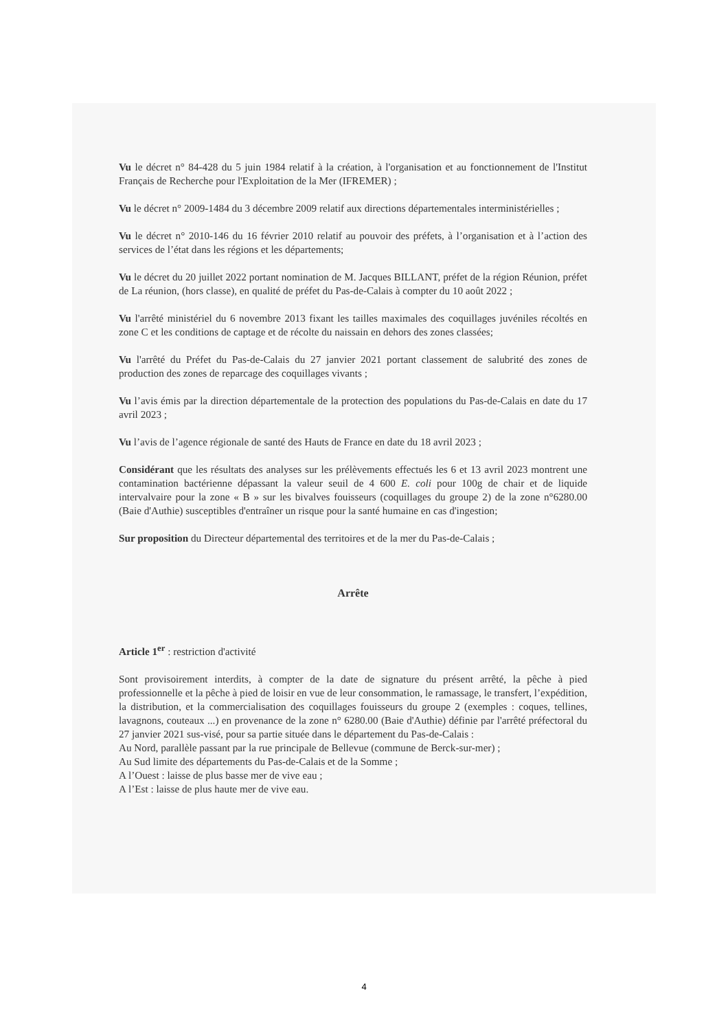Vu le décret n° 84-428 du 5 juin 1984 relatif à la création, à l'organisation et au fonctionnement de l'Institut Français de Recherche pour l'Exploitation de la Mer (IFREMER) ;
Vu le décret n° 2009-1484 du 3 décembre 2009 relatif aux directions départementales interministérielles ;
Vu le décret n° 2010-146 du 16 février 2010 relatif au pouvoir des préfets, à l’organisation et à l’action des services de l’état dans les régions et les départements;
Vu le décret du 20 juillet 2022 portant nomination de M. Jacques BILLANT, préfet de la région Réunion, préfet de La réunion, (hors classe), en qualité de préfet du Pas-de-Calais à compter du 10 août 2022 ;
Vu l'arrêté ministériel du 6 novembre 2013 fixant les tailles maximales des coquillages juvéniles récoltés en zone C et les conditions de captage et de récolte du naissain en dehors des zones classées;
Vu l'arrêté du Préfet du Pas-de-Calais du 27 janvier 2021 portant classement de salubrité des zones de production des zones de reparcage des coquillages vivants ;
Vu l’avis émis par la direction départementale de la protection des populations du Pas-de-Calais en date du 17 avril 2023 ;
Vu l’avis de l’agence régionale de santé des Hauts de France en date du 18 avril 2023 ;
Considérant que les résultats des analyses sur les prélèvements effectués les 6 et 13 avril 2023 montrent une contamination bactérienne dépassant la valeur seuil de 4 600 E. coli pour 100g de chair et de liquide intervalvaire pour la zone « B » sur les bivalves fouisseurs (coquillages du groupe 2) de la zone n°6280.00 (Baie d'Authie) susceptibles d'entraîner un risque pour la santé humaine en cas d'ingestion;
Sur proposition du Directeur départemental des territoires et de la mer du Pas-de-Calais ;
Arrête
Article 1<sup>er</sup> : restriction d'activité
Sont provisoirement interdits, à compter de la date de signature du présent arrêté, la pêche à pied professionnelle et la pêche à pied de loisir en vue de leur consommation, le ramassage, le transfert, l’expédition, la distribution, et la commercialisation des coquillages fouisseurs du groupe 2 (exemples : coques, tellines, lavagnons, couteaux ...) en provenance de la zone n° 6280.00 (Baie d'Authie) définie par l'arrêté préfectoral du 27 janvier 2021 sus-visé, pour sa partie située dans le département du Pas-de-Calais :
Au Nord, parallèle passant par la rue principale de Bellevue (commune de Berck-sur-mer) ;
Au Sud limite des départements du Pas-de-Calais et de la Somme ;
A l’Ouest : laisse de plus basse mer de vive eau ;
A l’Est : laisse de plus haute mer de vive eau.
4